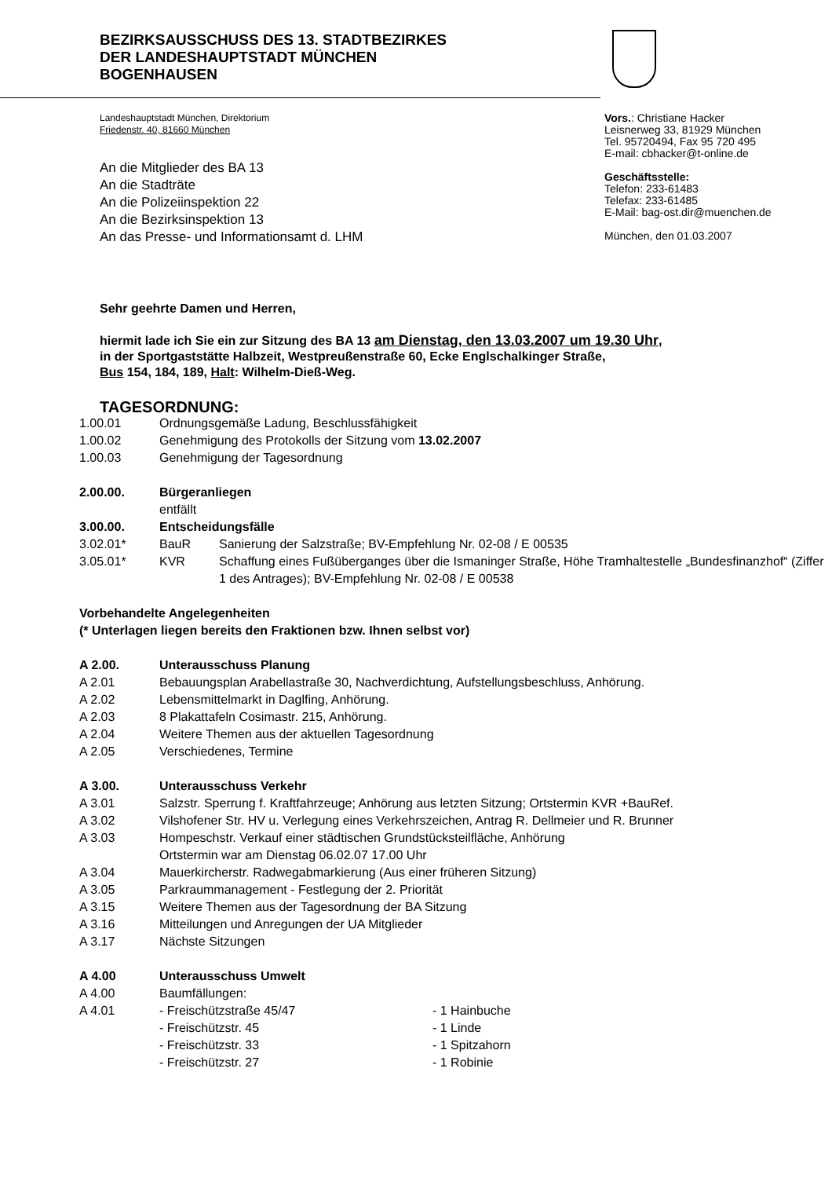BEZIRKSAUSSCHUSS DES 13. STADTBEZIRKES
DER LANDESHAUPTSTADT MÜNCHEN
BOGENHAUSEN
Landeshauptstadt München, Direktorium
Friedenstr. 40, 81660 München
An die Mitglieder des BA 13
An die Stadträte
An die Polizeiinspektion 22
An die Bezirksinspektion 13
An das Presse- und Informationsamt d. LHM
Vors.: Christiane Hacker
Leisnerweg 33, 81929 München
Tel. 95720494, Fax 95 720 495
E-mail: cbhacker@t-online.de
Geschäftsstelle:
Telefon: 233-61483
Telefax: 233-61485
E-Mail: bag-ost.dir@muenchen.de
München, den 01.03.2007
Sehr geehrte Damen und Herren,
hiermit lade ich Sie ein zur Sitzung des BA 13 am Dienstag, den 13.03.2007 um 19.30 Uhr,
in der Sportgaststätte Halbzeit, Westpreußenstraße 60, Ecke Englschalkinger Straße,
Bus 154, 184, 189, Halt: Wilhelm-Dieß-Weg.
TAGESORDNUNG:
1.00.01 Ordnungsgemäße Ladung, Beschlussfähigkeit
1.00.02 Genehmigung des Protokolls der Sitzung vom 13.02.2007
1.00.03 Genehmigung der Tagesordnung
2.00.00. Bürgeranliegen
entfällt
3.00.00. Entscheidungsfälle
3.02.01* BauR Sanierung der Salzstraße; BV-Empfehlung Nr. 02-08 / E 00535
3.05.01* KVR Schaffung eines Fußüberganges über die Ismaninger Straße, Höhe Tramhaltestelle „Bundesfinanzhof“ (Ziffer 1 des Antrages); BV-Empfehlung Nr. 02-08 / E 00538
Vorbehandelte Angelegenheiten
(* Unterlagen liegen bereits den Fraktionen bzw. Ihnen selbst vor)
A 2.00. Unterausschuss Planung
A 2.01 Bebauungsplan Arabellastraße 30, Nachverdichtung, Aufstellungsbeschluss, Anhörung.
A 2.02 Lebensmittelmarkt in Daglfing, Anhörung.
A 2.03 8 Plakattafeln Cosimastr. 215, Anhörung.
A 2.04 Weitere Themen aus der aktuellen Tagesordnung
A 2.05 Verschiedenes, Termine
A 3.00. Unterausschuss Verkehr
A 3.01 Salzstr. Sperrung f. Kraftfahrzeuge; Anhörung aus letzten Sitzung; Ortstermin KVR +BauRef.
A 3.02 Vilshofener Str. HV u. Verlegung eines Verkehrszeichen, Antrag R. Dellmeier und R. Brunner
A 3.03 Hompeschstr. Verkauf einer städtischen Grundstücksteilfläche, Anhörung
Ortstermin war am Dienstag 06.02.07 17.00 Uhr
A 3.04 Mauerkircherstr. Radwegabmarkierung (Aus einer früheren Sitzung)
A 3.05 Parkraummanagement - Festlegung der 2. Priorität
A 3.15 Weitere Themen aus der Tagesordnung der BA Sitzung
A 3.16 Mitteilungen und Anregungen der UA Mitglieder
A 3.17 Nächste Sitzungen
A 4.00 Unterausschuss Umwelt
A 4.00 Baumfällungen:
A 4.01 - Freischützstraße 45/47 - 1 Hainbuche
- Freischützstr. 45 - 1 Linde
- Freischützstr. 33 - 1 Spitzahorn
- Freischützstr. 27 - 1 Robinie